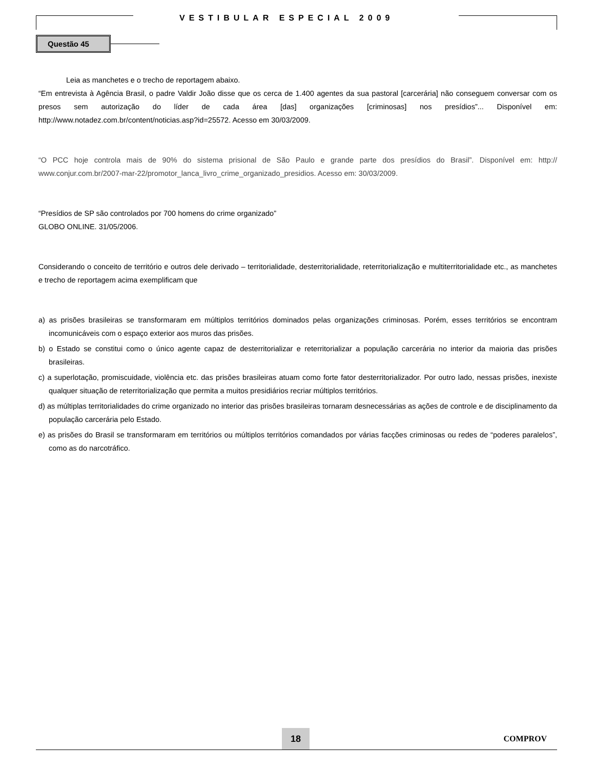VESTIBULAR ESPECIAL 2009
Questão 45
Leia as manchetes e o trecho de reportagem abaixo.
“Em entrevista à Agência Brasil, o padre Valdir João disse que os cerca de 1.400 agentes da sua pastoral [carcerária] não conseguem conversar com os presos sem autorização do líder de cada área [das] organizações [criminosas] nos presídios”... Disponível em: http://www.notadez.com.br/content/noticias.asp?id=25572. Acesso em 30/03/2009.
“O PCC hoje controla mais de 90% do sistema prisional de São Paulo e grande parte dos presídios do Brasil”. Disponível em: http:// www.conjur.com.br/2007-mar-22/promotor_lanca_livro_crime_organizado_presidios. Acesso em: 30/03/2009.
“Presídios de SP são controlados por 700 homens do crime organizado”
GLOBO ONLINE. 31/05/2006.
Considerando o conceito de território e outros dele derivado – territorialidade, desterritorialidade, reterritorialização e multiterritorialidade etc., as manchetes e trecho de reportagem acima exemplificam que
a) as prisões brasileiras se transformaram em múltiplos territórios dominados pelas organizações criminosas. Porém, esses territórios se encontram incomunicáveis com o espaço exterior aos muros das prisões.
b) o Estado se constitui como o único agente capaz de desterritorializar e reterritorializar a população carcerária no interior da maioria das prisões brasileiras.
c) a superlotação, promiscuidade, violência etc. das prisões brasileiras atuam como forte fator desterritorializador. Por outro lado, nessas prisões, inexiste qualquer situação de reterritorialização que permita a muitos presidiários recriar múltiplos territórios.
d) as múltiplas territorialidades do crime organizado no interior das prisões brasileiras tornaram desnecessárias as ações de controle e de disciplinamento da população carcerária pelo Estado.
e) as prisões do Brasil se transformaram em territórios ou múltiplos territórios comandados por várias facções criminosas ou redes de “poderes paralelos”, como as do narcotráfico.
18
COMPROV